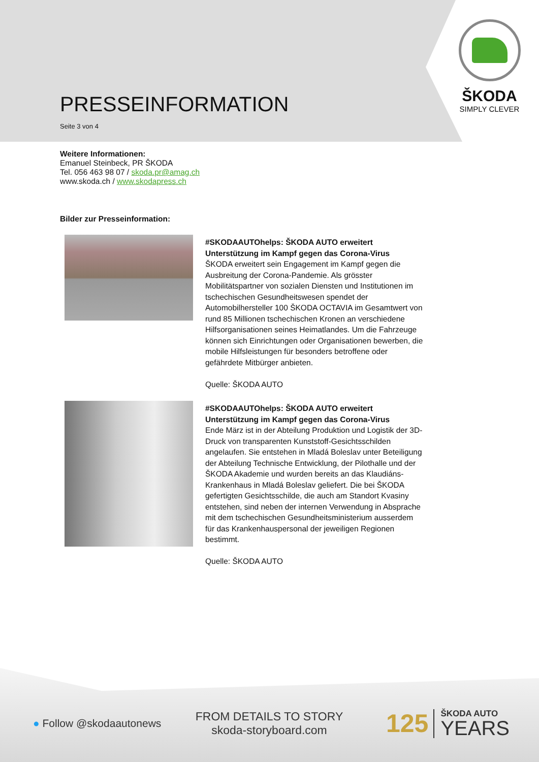ŠKODA
SIMPLY CLEVER
PRESSEINFORMATION
Seite 3 von 4
Weitere Informationen:
Emanuel Steinbeck, PR ŠKODA
Tel. 056 463 98 07 / skoda.pr@amag.ch
www.skoda.ch / www.skodapress.ch
Bilder zur Presseinformation:
#SKODAAUTOhelps: ŠKODA AUTO erweitert Unterstützung im Kampf gegen das Corona-Virus
ŠKODA erweitert sein Engagement im Kampf gegen die Ausbreitung der Corona-Pandemie. Als grösster Mobilitätspartner von sozialen Diensten und Institutionen im tschechischen Gesundheitswesen spendet der Automobilhersteller 100 ŠKODA OCTAVIA im Gesamtwert von rund 85 Millionen tschechischen Kronen an verschiedene Hilfsorganisationen seines Heimatlandes. Um die Fahrzeuge können sich Einrichtungen oder Organisationen bewerben, die mobile Hilfsleistungen für besonders betroffene oder gefährdete Mitbürger anbieten.
Quelle: ŠKODA AUTO
#SKODAAUTOhelps: ŠKODA AUTO erweitert Unterstützung im Kampf gegen das Corona-Virus
Ende März ist in der Abteilung Produktion und Logistik der 3D-Druck von transparenten Kunststoff-Gesichtsschilden angelaufen. Sie entstehen in Mladá Boleslav unter Beteiligung der Abteilung Technische Entwicklung, der Pilothalle und der ŠKODA Akademie und wurden bereits an das Klaudiáns-Krankenhaus in Mladá Boleslav geliefert. Die bei ŠKODA gefertigten Gesichtsschilde, die auch am Standort Kvasiny entstehen, sind neben der internen Verwendung in Absprache mit dem tschechischen Gesundheitsministerium ausserdem für das Krankenhauspersonal der jeweiligen Regionen bestimmt.
Quelle: ŠKODA AUTO
● Follow @skodaautonews
FROM DETAILS TO STORY
skoda-storyboard.com
125 ŠKODA AUTO
YEARS